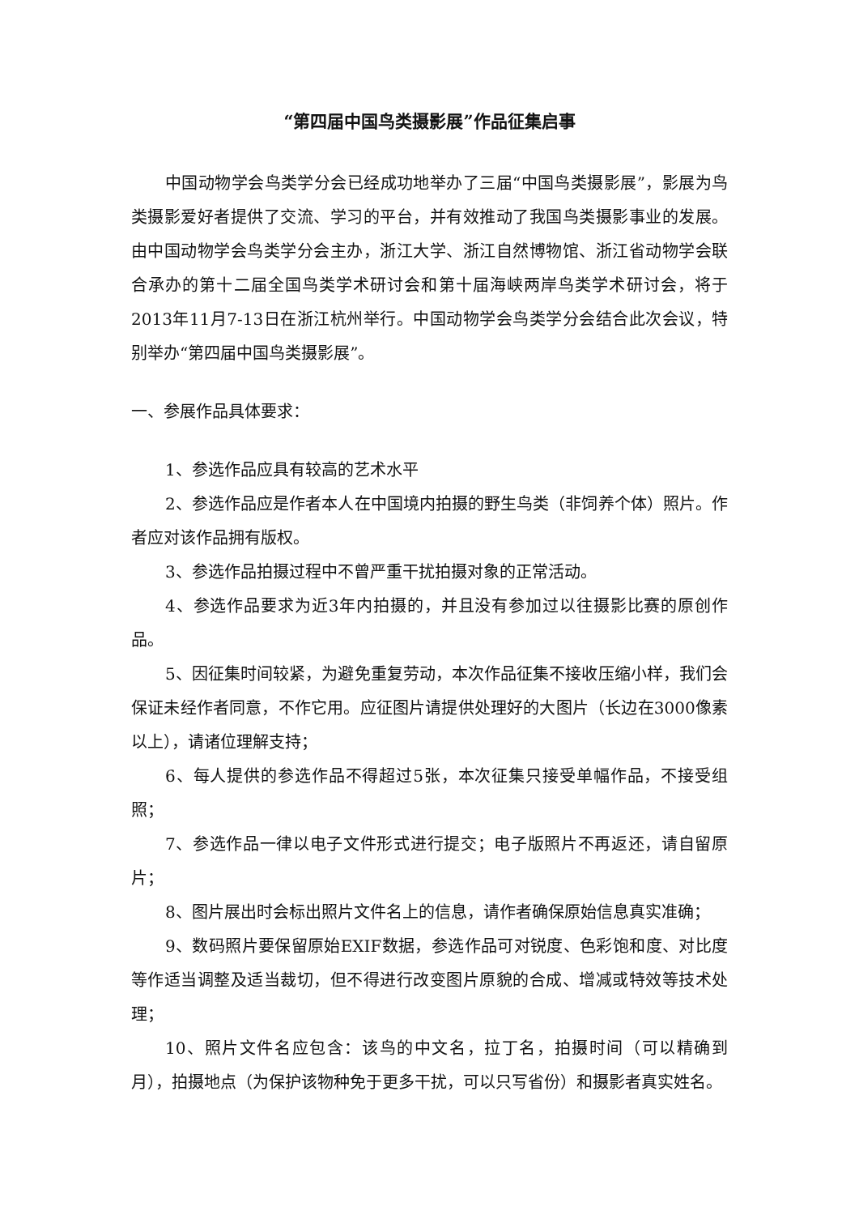“第四届中国鸟类摄影展”作品征集启事
中国动物学会鸟类学分会已经成功地举办了三届“中国鸟类摄影展”，影展为鸟类摄影爱好者提供了交流、学习的平台，并有效推动了我国鸟类摄影事业的发展。由中国动物学会鸟类学分会主办，浙江大学、浙江自然博物馆、浙江省动物学会联合承办的第十二届全国鸟类学术研讨会和第十届海峡两岸鸟类学术研讨会，将于2013年11月7-13日在浙江杭州举行。中国动物学会鸟类学分会结合此次会议，特别举办“第四届中国鸟类摄影展”。
一、参展作品具体要求：
1、参选作品应具有较高的艺术水平
2、参选作品应是作者本人在中国境内拍摄的野生鸟类（非饲养个体）照片。作者应对该作品拥有版权。
3、参选作品拍摄过程中不曾严重干扰拍摄对象的正常活动。
4、参选作品要求为近3年内拍摄的，并且没有参加过以往摄影比赛的原创作品。
5、因征集时间较紧，为避免重复劳动，本次作品征集不接收压缩小样，我们会保证未经作者同意，不作它用。应征图片请提供处理好的大图片（长边在3000像素以上），请诸位理解支持；
6、每人提供的参选作品不得超过5张，本次征集只接受单幅作品，不接受组照；
7、参选作品一律以电子文件形式进行提交；电子版照片不再返还，请自留原片；
8、图片展出时会标出照片文件名上的信息，请作者确保原始信息真实准确；
9、数码照片要保留原始EXIF数据，参选作品可对锐度、色彩饱和度、对比度等作适当调整及适当裁切，但不得进行改变图片原貌的合成、增减或特效等技术处理；
10、照片文件名应包含：该鸟的中文名，拉丁名，拍摄时间（可以精确到月），拍摄地点（为保护该物种免于更多干扰，可以只写省份）和摄影者真实姓名。